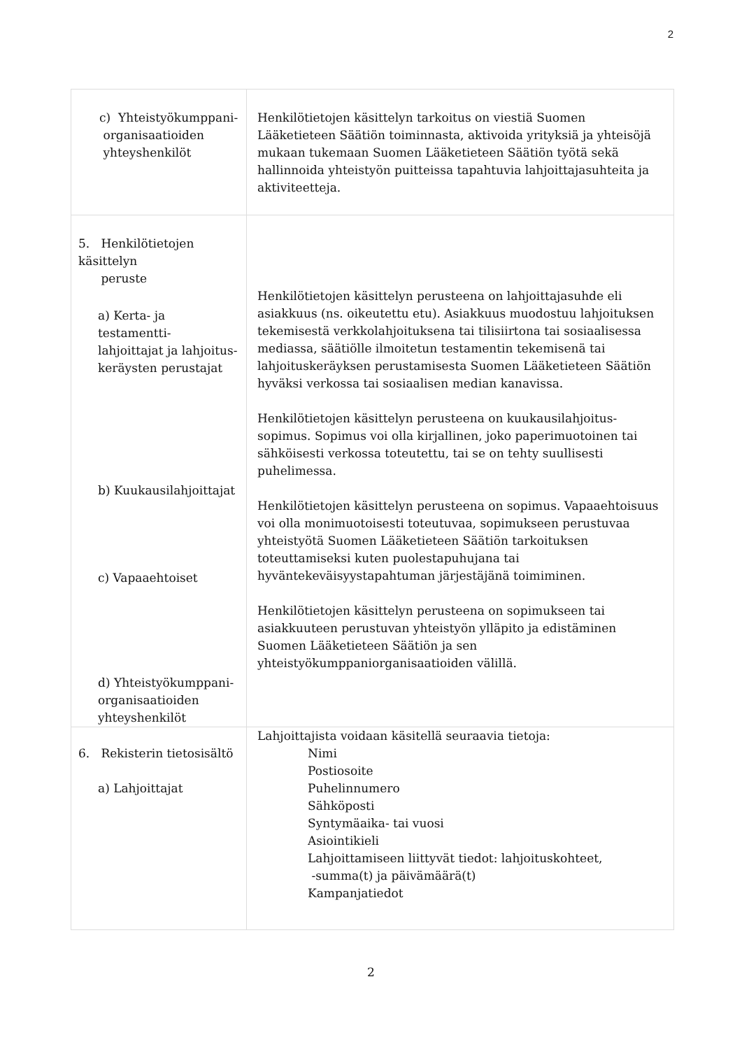2
| c) Yhteistyökumppani- organisaatioiden yhteyshenkilöt | Henkilötietojen käsittelyn tarkoitus on viestiä Suomen Lääketieteen Säätiön toiminnasta, aktivoida yrityksiä ja yhteisöjä mukaan tukemaan Suomen Lääketieteen Säätiön työtä sekä hallinnoida yhteistyön puitteissa tapahtuvia lahjoittajasuhteita ja aktiviteetteja. |
| 5. Henkilötietojen käsittelyn peruste a) Kerta- ja testamentti- lahjoittajat ja lahjoitus- keräysten perustajat b) Kuukausilahjoittajat c) Vapaaehtoiset d) Yhteistyökumppani- organisaatioiden yhteyshenkilöt | Henkilötietojen käsittelyn perusteena on lahjoittajasuhde eli asiakkuus (ns. oikeutettu etu). Asiakkuus muodostuu lahjoituksen tekemisestä verkkolahjoituksena tai tilisiirtona tai sosiaalisessa mediassa, säätiölle ilmoitetun testamentin tekemisenä tai lahjoituskeräyksen perustamisesta Suomen Lääketieteen Säätiön hyväksi verkossa tai sosiaalisen median kanavissa. Henkilötietojen käsittelyn perusteena on kuukausilahjoitus-sopimus. Sopimus voi olla kirjallinen, joko paperimuotoinen tai sähköisesti verkossa toteutettu, tai se on tehty suullisesti puhelimessa. Henkilötietojen käsittelyn perusteena on sopimus. Vapaaehtoisuus voi olla monimuotoisesti toteutuvaa, sopimukseen perustuvaa yhteistyötä Suomen Lääketieteen Säätiön tarkoituksen toteuttamiseksi kuten puolestapuhujana tai hyväntekeväisyystapahtuman järjestäjänä toimiminen. Henkilötietojen käsittelyn perusteena on sopimukseen tai asiakkuuteen perustuvan yhteistyön ylläpito ja edistäminen Suomen Lääketieteen Säätiön ja sen yhteistyökumppaniorganisaatioiden välillä. |
| 6. Rekisterin tietosisältö a) Lahjoittajat | Lahjoittajista voidaan käsitellä seuraavia tietoja: Nimi Postiosoite Puhelinnumero Sähköposti Syntymäaika- tai vuosi Asiointikieli Lahjoittamiseen liittyvät tiedot: lahjoituskohteet, -summa(t) ja päivämäärä(t) Kampanjatiedot |
2